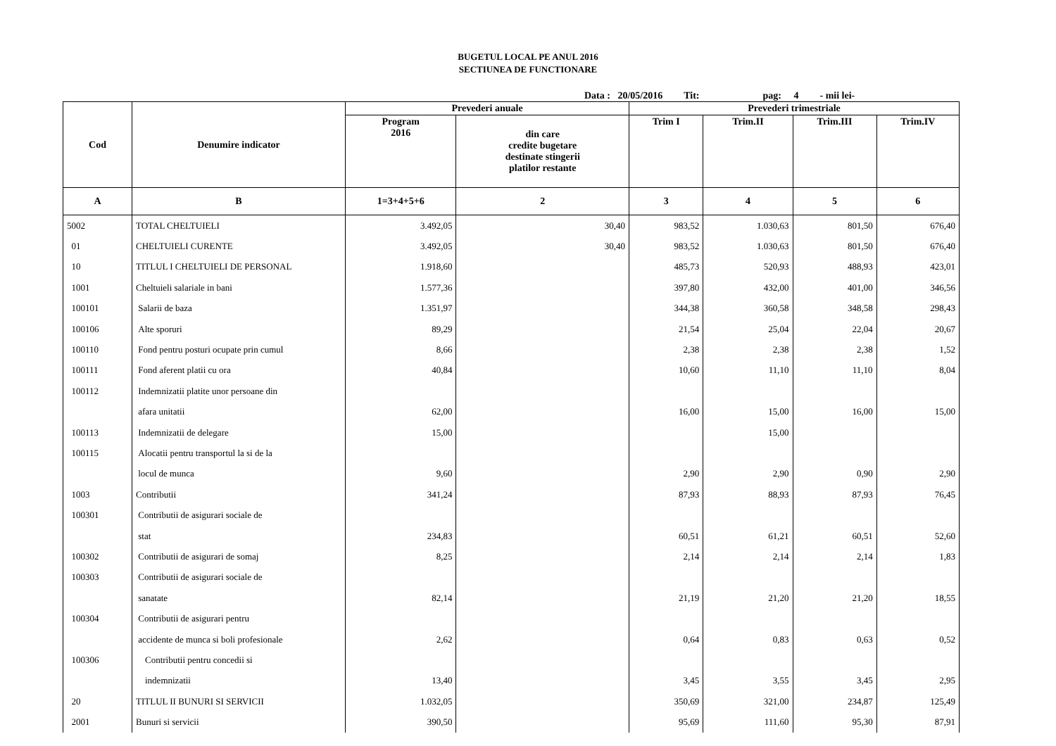BUGETUL LOCAL PE ANUL 2016
SECTIUNEA DE FUNCTIONARE
Data : 20/05/2016 Tit: pag: 4 - mii lei-
| Cod | Denumire indicator | Prevederi anuale | | Prevederi trimestriale | | | |
| --- | --- | --- | --- | --- | --- | --- | --- |
| | | Program 2016 | din care credite bugetare destinate stingerii platilor restante | Trim I | Trim.II | Trim.III | Trim.IV |
| A | B | 1=3+4+5+6 | 2 | 3 | 4 | 5 | 6 |
| 5002 | TOTAL CHELTUIELI | 3.492,05 | 30,40 | 983,52 | 1.030,63 | 801,50 | 676,40 |
| 01 | CHELTUIELI CURENTE | 3.492,05 | 30,40 | 983,52 | 1.030,63 | 801,50 | 676,40 |
| 10 | TITLUL I CHELTUIELI DE PERSONAL | 1.918,60 | | 485,73 | 520,93 | 488,93 | 423,01 |
| 1001 | Cheltuieli salariale in bani | 1.577,36 | | 397,80 | 432,00 | 401,00 | 346,56 |
| 100101 | Salarii de baza | 1.351,97 | | 344,38 | 360,58 | 348,58 | 298,43 |
| 100106 | Alte sporuri | 89,29 | | 21,54 | 25,04 | 22,04 | 20,67 |
| 100110 | Fond pentru posturi ocupate prin cumul | 8,66 | | 2,38 | 2,38 | 2,38 | 1,52 |
| 100111 | Fond aferent platii cu ora | 40,84 | | 10,60 | 11,10 | 11,10 | 8,04 |
| 100112 | Indemnizatii platite unor persoane din | | | | | | |
| | afara unitatii | 62,00 | | 16,00 | 15,00 | 16,00 | 15,00 |
| 100113 | Indemnizatii de delegare | 15,00 | | | 15,00 | | |
| 100115 | Alocatii pentru transportul la si de la | | | | | | |
| | locul de munca | 9,60 | | 2,90 | 2,90 | 0,90 | 2,90 |
| 1003 | Contributii | 341,24 | | 87,93 | 88,93 | 87,93 | 76,45 |
| 100301 | Contributii de asigurari sociale de | | | | | | |
| | stat | 234,83 | | 60,51 | 61,21 | 60,51 | 52,60 |
| 100302 | Contributii de asigurari de somaj | 8,25 | | 2,14 | 2,14 | 2,14 | 1,83 |
| 100303 | Contributii de asigurari sociale de | | | | | | |
| | sanatate | 82,14 | | 21,19 | 21,20 | 21,20 | 18,55 |
| 100304 | Contributii de asigurari pentru | | | | | | |
| | accidente de munca si boli profesionale | 2,62 | | 0,64 | 0,83 | 0,63 | 0,52 |
| 100306 | Contributii pentru concedii si | | | | | | |
| | indemnizatii | 13,40 | | 3,45 | 3,55 | 3,45 | 2,95 |
| 20 | TITLUL II BUNURI SI SERVICII | 1.032,05 | | 350,69 | 321,00 | 234,87 | 125,49 |
| 2001 | Bunuri si servicii | 390,50 | | 95,69 | 111,60 | 95,30 | 87,91 |